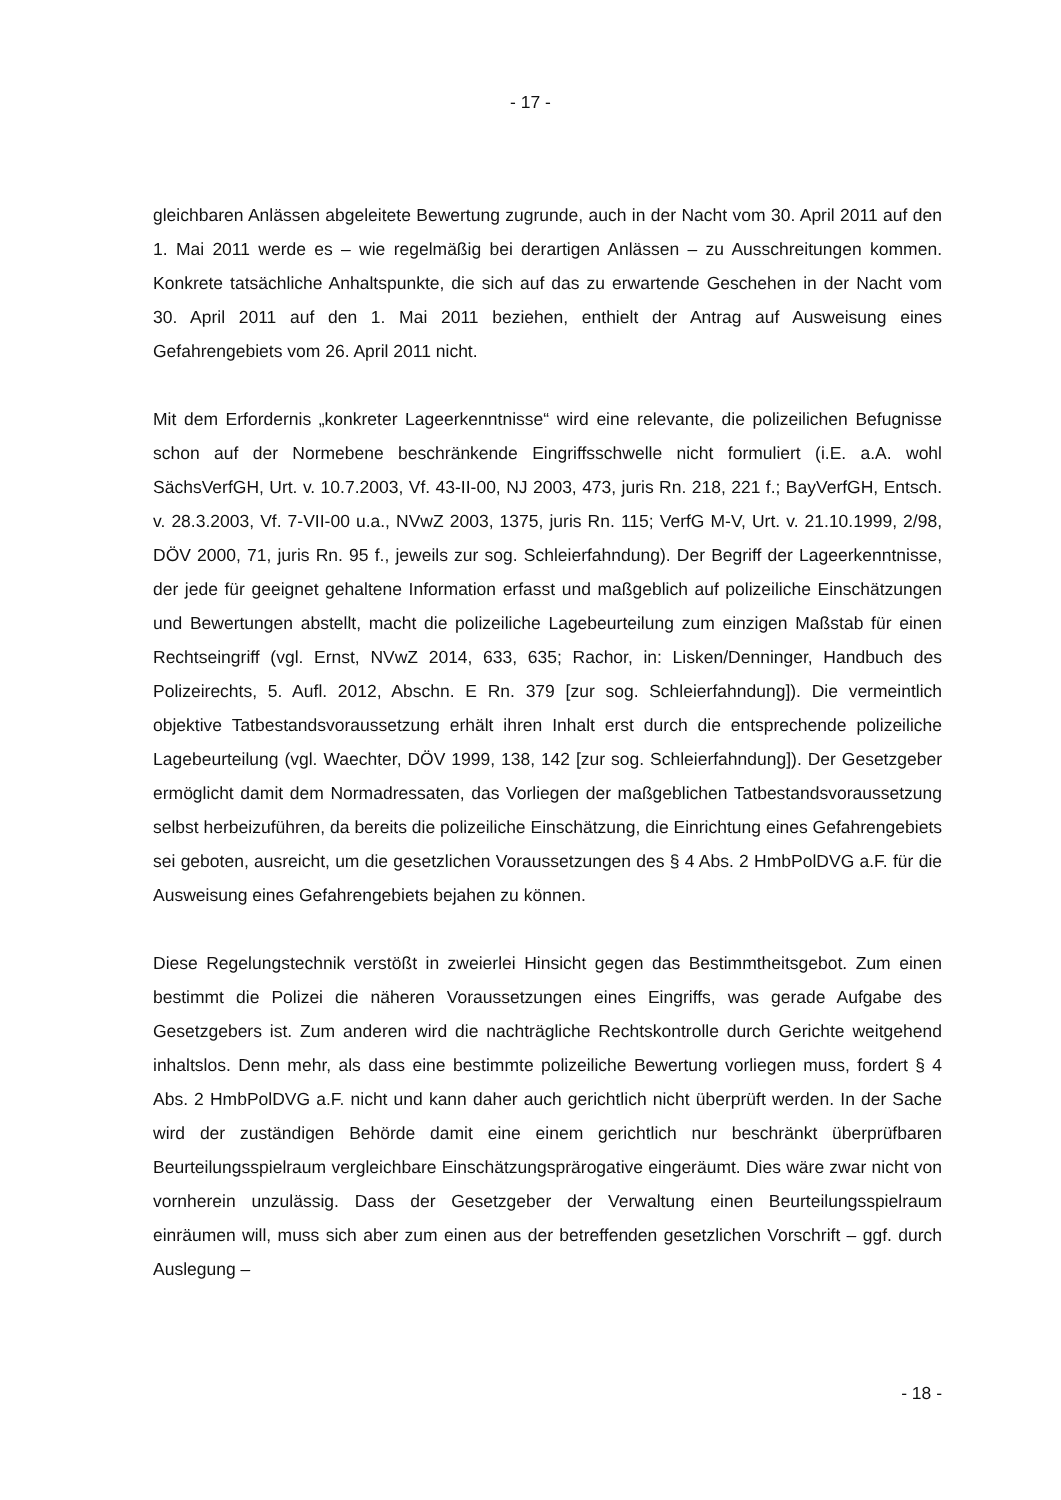- 17 -
gleichbaren Anlässen abgeleitete Bewertung zugrunde, auch in der Nacht vom 30. April 2011 auf den 1. Mai 2011 werde es – wie regelmäßig bei derartigen Anlässen – zu Ausschreitungen kommen. Konkrete tatsächliche Anhaltspunkte, die sich auf das zu erwartende Geschehen in der Nacht vom 30. April 2011 auf den 1. Mai 2011 beziehen, enthielt der Antrag auf Ausweisung eines Gefahrengebiets vom 26. April 2011 nicht.
Mit dem Erfordernis „konkreter Lageerkenntnisse“ wird eine relevante, die polizeilichen Befugnisse schon auf der Normebene beschränkende Eingriffsschwelle nicht formuliert (i.E. a.A. wohl SächsVerfGH, Urt. v. 10.7.2003, Vf. 43-II-00, NJ 2003, 473, juris Rn. 218, 221 f.; BayVerfGH, Entsch. v. 28.3.2003, Vf. 7-VII-00 u.a., NVwZ 2003, 1375, juris Rn. 115; VerfG M-V, Urt. v. 21.10.1999, 2/98, DÖV 2000, 71, juris Rn. 95 f., jeweils zur sog. Schleierfahndung). Der Begriff der Lageerkenntnisse, der jede für geeignet gehaltene Information erfasst und maßgeblich auf polizeiliche Einschätzungen und Bewertungen abstellt, macht die polizeiliche Lagebeurteilung zum einzigen Maßstab für einen Rechtseingriff (vgl. Ernst, NVwZ 2014, 633, 635; Rachor, in: Lisken/Denninger, Handbuch des Polizeirechts, 5. Aufl. 2012, Abschn. E Rn. 379 [zur sog. Schleierfahndung]). Die vermeintlich objektive Tatbestandsvoraussetzung erhält ihren Inhalt erst durch die entsprechende polizeiliche Lagebeurteilung (vgl. Waechter, DÖV 1999, 138, 142 [zur sog. Schleierfahndung]). Der Gesetzgeber ermöglicht damit dem Normadressaten, das Vorliegen der maßgeblichen Tatbestandsvoraussetzung selbst herbeizuführen, da bereits die polizeiliche Einschätzung, die Einrichtung eines Gefahrengebiets sei geboten, ausreicht, um die gesetzlichen Voraussetzungen des § 4 Abs. 2 HmbPolDVG a.F. für die Ausweisung eines Gefahrengebiets bejahen zu können.
Diese Regelungstechnik verstößt in zweierlei Hinsicht gegen das Bestimmtheitsgebot. Zum einen bestimmt die Polizei die näheren Voraussetzungen eines Eingriffs, was gerade Aufgabe des Gesetzgebers ist. Zum anderen wird die nachträgliche Rechtskontrolle durch Gerichte weitgehend inhaltslos. Denn mehr, als dass eine bestimmte polizeiliche Bewertung vorliegen muss, fordert § 4 Abs. 2 HmbPolDVG a.F. nicht und kann daher auch gerichtlich nicht überprüft werden. In der Sache wird der zuständigen Behörde damit eine einem gerichtlich nur beschränkt überprüfbaren Beurteilungsspielraum vergleichbare Einschätzungsprärogative eingeräumt. Dies wäre zwar nicht von vornherein unzulässig. Dass der Gesetzgeber der Verwaltung einen Beurteilungsspielraum einräumen will, muss sich aber zum einen aus der betreffenden gesetzlichen Vorschrift – ggf. durch Auslegung –
- 18 -